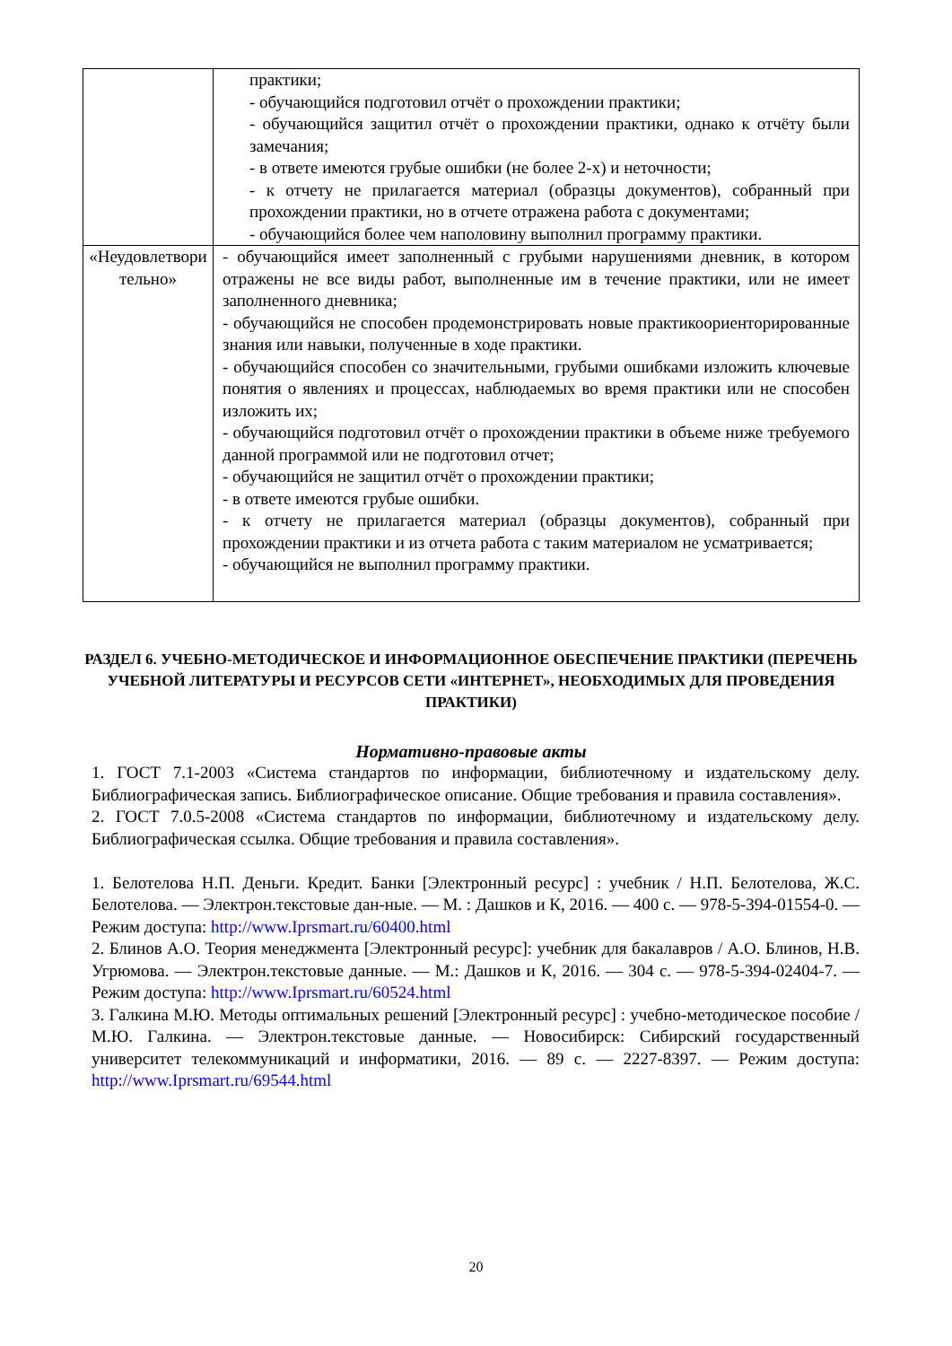| | практики; - обучающийся подготовил отчёт о прохождении практики; - обучающийся защитил отчёт о прохождении практики, однако к отчёту были замечания; - в ответе имеются грубые ошибки (не более 2-х) и неточности; - к отчету не прилагается материал (образцы документов), собранный при прохождении практики, но в отчете отражена работа с документами; - обучающийся более чем наполовину выполнил программу практики. |
| «Неудовлетвори тельно» | - обучающийся имеет заполненный с грубыми нарушениями дневник, в котором отражены не все виды работ, выполненные им в течение практики, или не имеет заполненного дневника; - обучающийся не способен продемонстрировать новые практикоориенторированные знания или навыки, полученные в ходе практики. - обучающийся способен со значительными, грубыми ошибками изложить ключевые понятия о явлениях и процессах, наблюдаемых во время практики или не способен изложить их; - обучающийся подготовил отчёт о прохождении практики в объеме ниже требуемого данной программой или не подготовил отчет; - обучающийся не защитил отчёт о прохождении практики; - в ответе имеются грубые ошибки. - к отчету не прилагается материал (образцы документов), собранный при прохождении практики и из отчета работа с таким материалом не усматривается; - обучающийся не выполнил программу практики. |
РАЗДЕЛ 6. УЧЕБНО-МЕТОДИЧЕСКОЕ И ИНФОРМАЦИОННОЕ ОБЕСПЕЧЕНИЕ ПРАКТИКИ (ПЕРЕЧЕНЬ УЧЕБНОЙ ЛИТЕРАТУРЫ И РЕСУРСОВ СЕТИ «ИНТЕРНЕТ», НЕОБХОДИМЫХ ДЛЯ ПРОВЕДЕНИЯ ПРАКТИКИ)
Нормативно-правовые акты
1. ГОСТ 7.1-2003 «Система стандартов по информации, библиотечному и издательскому делу. Библиографическая запись. Библиографическое описание. Общие требования и правила составления».
2. ГОСТ 7.0.5-2008 «Система стандартов по информации, библиотечному и издательскому делу. Библиографическая ссылка. Общие требования и правила составления».
1. Белотелова Н.П. Деньги. Кредит. Банки [Электронный ресурс] : учебник / Н.П. Белотелова, Ж.С. Белотелова. — Электрон.текстовые дан-ные. — М. : Дашков и К, 2016. — 400 с. — 978-5-394-01554-0. — Режим доступа: http://www.Iprsmart.ru/60400.html
2. Блинов А.О. Теория менеджмента [Электронный ресурс]: учебник для бакалавров / А.О. Блинов, Н.В. Угрюмова. — Электрон.текстовые данные. — М.: Дашков и К, 2016. — 304 с. — 978-5-394-02404-7. — Режим доступа: http://www.Iprsmart.ru/60524.html
3. Галкина М.Ю. Методы оптимальных решений [Электронный ресурс] : учебно-методическое пособие / М.Ю. Галкина. — Электрон.текстовые данные. — Новосибирск: Сибирский государственный университет телекоммуникаций и информатики, 2016. — 89 с. — 2227-8397. — Режим доступа: http://www.Iprsmart.ru/69544.html
20